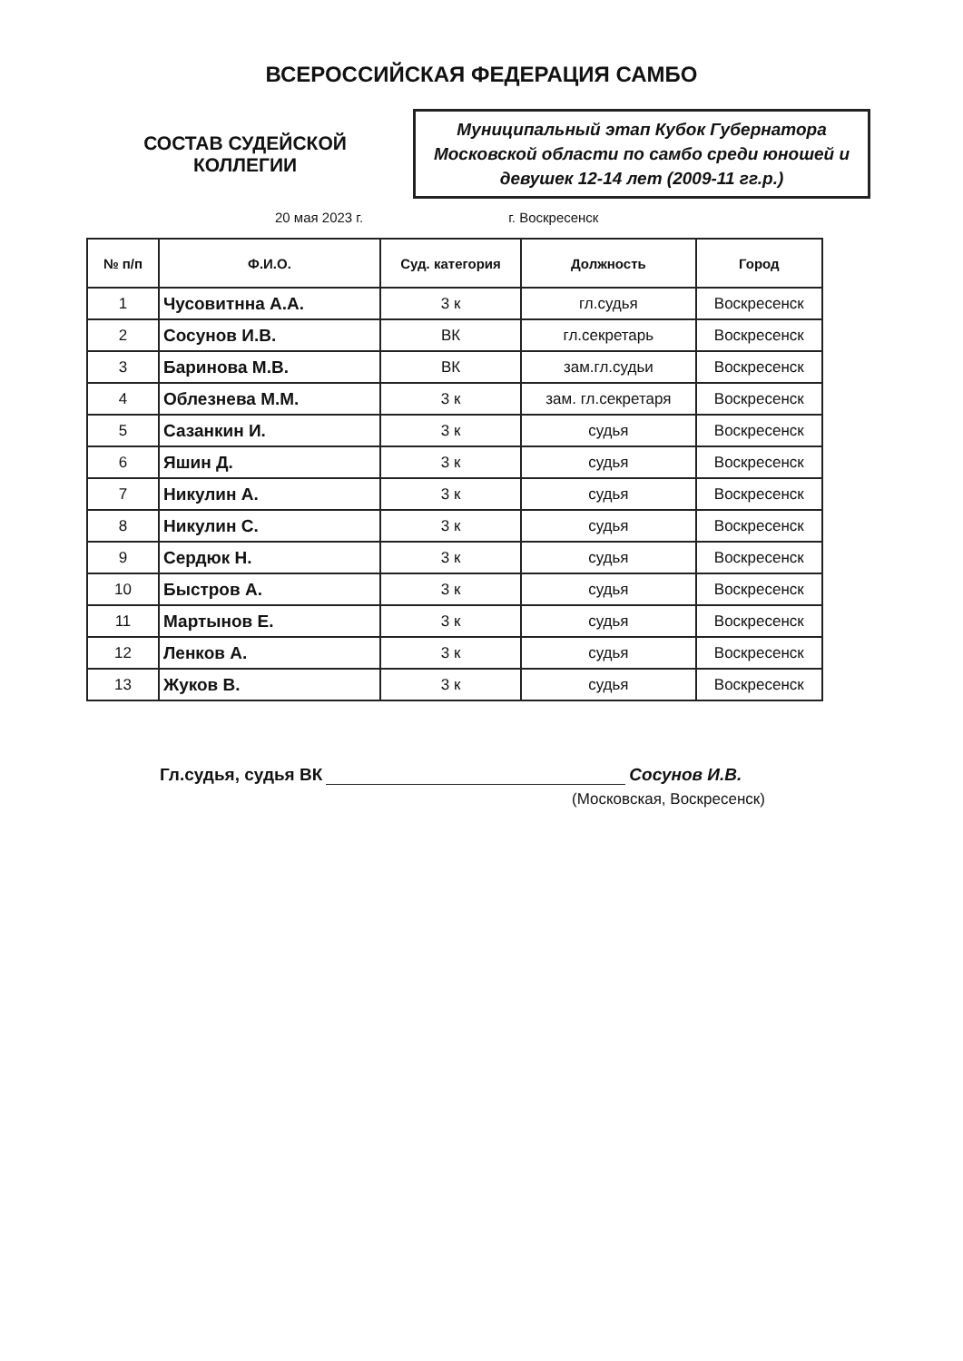ВСЕРОССИЙСКАЯ ФЕДЕРАЦИЯ САМБО
СОСТАВ СУДЕЙСКОЙ
КОЛЛЕГИИ
Муниципальный этап Кубок Губернатора Московской области по самбо среди юношей и девушек 12-14 лет (2009-11 гг.р.)
20 мая 2023 г. г. Воскресенск
| № п/п | Ф.И.О. | Суд. категория | Должность | Город |
| --- | --- | --- | --- | --- |
| 1 | Чусовитнна А.А. | 3 к | гл.судья | Воскресенск |
| 2 | Сосунов И.В. | ВК | гл.секретарь | Воскресенск |
| 3 | Баринова М.В. | ВК | зам.гл.судьи | Воскресенск |
| 4 | Облезнева М.М. | 3 к | зам. гл.секретаря | Воскресенск |
| 5 | Сазанкин И. | 3 к | судья | Воскресенск |
| 6 | Яшин Д. | 3 к | судья | Воскресенск |
| 7 | Никулин А. | 3 к | судья | Воскресенск |
| 8 | Никулин С. | 3 к | судья | Воскресенск |
| 9 | Сердюк Н. | 3 к | судья | Воскресенск |
| 10 | Быстров А. | 3 к | судья | Воскресенск |
| 11 | Мартынов Е. | 3 к | судья | Воскресенск |
| 12 | Ленков А. | 3 к | судья | Воскресенск |
| 13 | Жуков В. | 3 к | судья | Воскресенск |
Гл.судья, судья ВК Сосунов И.В.
(Московская, Воскресенск)